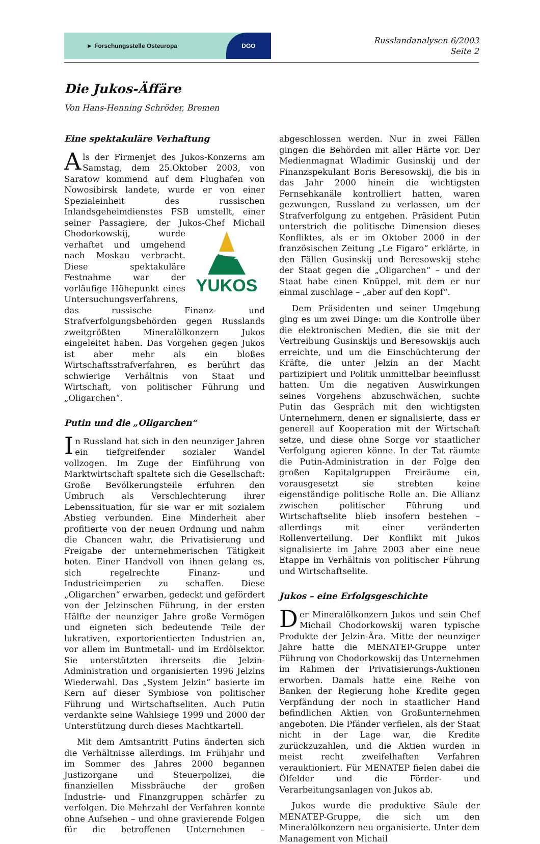► Forschungsstelle Osteuropa
DGO
Russlandanalysen 6/2003
Seite 2
Die Jukos-Äffäre
Von Hans-Henning Schröder, Bremen
Eine spektakuläre Verhaftung
Als der Firmenjet des Jukos-Konzerns am Samstag, dem 25.Oktober 2003, von Saratow kommend auf dem Flughafen von Nowosibirsk landete, wurde er von einer Spezialeinheit des russischen Inlandsgeheimdienstes FSB umstellt, einer seiner Passagiere, der Jukos-Chef
YUKOS Michail Chodorkowskij, wurde verhaftet und umgehend nach Moskau verbracht. Diese spektakuläre Festnahme war der vorläufige Höhepunkt eines Untersuchungsverfahrens, das russische Finanz- und Strafverfolgungsbehörden gegen Russlands zweitgrößten Mineralölkonzern Jukos eingeleitet haben. Das Vorgehen gegen Jukos ist aber mehr als ein bloßes Wirtschaftsstrafverfahren, es berührt das schwierige Verhältnis von Staat und Wirtschaft, von politischer Führung und „Oligarchen“.
Putin und die „Oligarchen“
In Russland hat sich in den neunziger Jahren ein tiefgreifender sozialer Wandel vollzogen. Im Zuge der Einführung von Marktwirtschaft spaltete sich die Gesellschaft: Große Bevölkerungsteile erfuhren den Umbruch als Verschlechterung ihrer Lebenssituation, für sie war er mit sozialem Abstieg verbunden. Eine Minderheit aber profitierte von der neuen Ordnung und nahm die Chancen wahr, die Privatisierung und Freigabe der unternehmerischen Tätigkeit boten. Einer Handvoll von ihnen gelang es, sich regelrechte Finanz- und Industrieimperien zu schaffen. Diese „Oligarchen“ erwarben, gedeckt und gefördert von der Jelzinschen Führung, in der ersten Hälfte der neunziger Jahre große Vermögen und eigneten sich bedeutende Teile der lukrativen, exportorientierten Industrien an, vor allem im Buntmetall- und im Erdölsektor. Sie unterstützten ihrerseits die Jelzin-Administration und organisierten 1996 Jelzins Wiederwahl. Das „System Jelzin“ basierte im Kern auf dieser Symbiose von politischer Führung und Wirtschaftseliten. Auch Putin verdankte seine Wahlsiege 1999 und 2000 der Unterstützung durch dieses Machtkartell.
Mit dem Amtsantritt Putins änderten sich die Verhältnisse allerdings. Im Frühjahr und im Sommer des Jahres 2000 begannen Justizorgane und Steuerpolizei, die finanziellen Missbräuche der großen Industrie- und Finanzgruppen schärfer zu verfolgen. Die Mehrzahl der Verfahren konnte ohne Aufsehen – und ohne gravierende Folgen für die betroffenen Unternehmen – abgeschlossen werden. Nur in zwei Fällen gingen die Behörden mit aller Härte vor. Der Medienmagnat Wladimir Gusinskij und der Finanzspekulant Boris Beresowskij, die bis in das Jahr 2000 hinein die wichtigsten Fernsehkanäle kontrolliert hatten, waren gezwungen, Russland zu verlassen, um der Strafverfolgung zu entgehen. Präsident Putin unterstrich die politische Dimension dieses Konfliktes, als er im Oktober 2000 in der französischen Zeitung „Le Figaro“ erklärte, in den Fällen Gusinskij und Beresowskij stehe der Staat gegen die „Oligarchen“ – und der Staat habe einen Knüppel, mit dem er nur einmal zuschlage – „aber auf den Kopf“.
Dem Präsidenten und seiner Umgebung ging es um zwei Dinge: um die Kontrolle über die elektronischen Medien, die sie mit der Vertreibung Gusinskijs und Beresowskijs auch erreichte, und um die Einschüchterung der Kräfte, die unter Jelzin an der Macht partizipiert und Politik unmittelbar beeinflusst hatten. Um die negativen Auswirkungen seines Vorgehens abzuschwächen, suchte Putin das Gespräch mit den wichtigsten Unternehmern, denen er signalisierte, dass er generell auf Kooperation mit der Wirtschaft setze, und diese ohne Sorge vor staatlicher Verfolgung agieren könne. In der Tat räumte die Putin-Administration in der Folge den großen Kapitalgruppen Freiräume ein, vorausgesetzt sie strebten keine eigenständige politische Rolle an. Die Allianz zwischen politischer Führung und Wirtschaftselite blieb insofern bestehen – allerdings mit einer veränderten Rollenverteilung. Der Konflikt mit Jukos signalisierte im Jahre 2003 aber eine neue Etappe im Verhältnis von politischer Führung und Wirtschaftselite.
Jukos – eine Erfolgsgeschichte
Der Mineralölkonzern Jukos und sein Chef Michail Chodorkowskij waren typische Produkte der Jelzin-Ära. Mitte der neunziger Jahre hatte die MENATEP-Gruppe unter Führung von Chodorkowskij das Unternehmen im Rahmen der Privatisierungs-Auktionen erworben. Damals hatte eine Reihe von Banken der Regierung hohe Kredite gegen Verpfändung der noch in staatlicher Hand befindlichen Aktien von Großunternehmen angeboten. Die Pfänder verfielen, als der Staat nicht in der Lage war, die Kredite zurückzuzahlen, und die Aktien wurden in meist recht zweifelhaften Verfahren verauktioniert. Für MENATEP fielen dabei die Ölfelder und die Förder- und Verarbeitungsanlagen von Jukos ab.
Jukos wurde die produktive Säule der MENATEP-Gruppe, die sich um den Mineralölkonzern neu organisierte. Unter dem Management von Michail